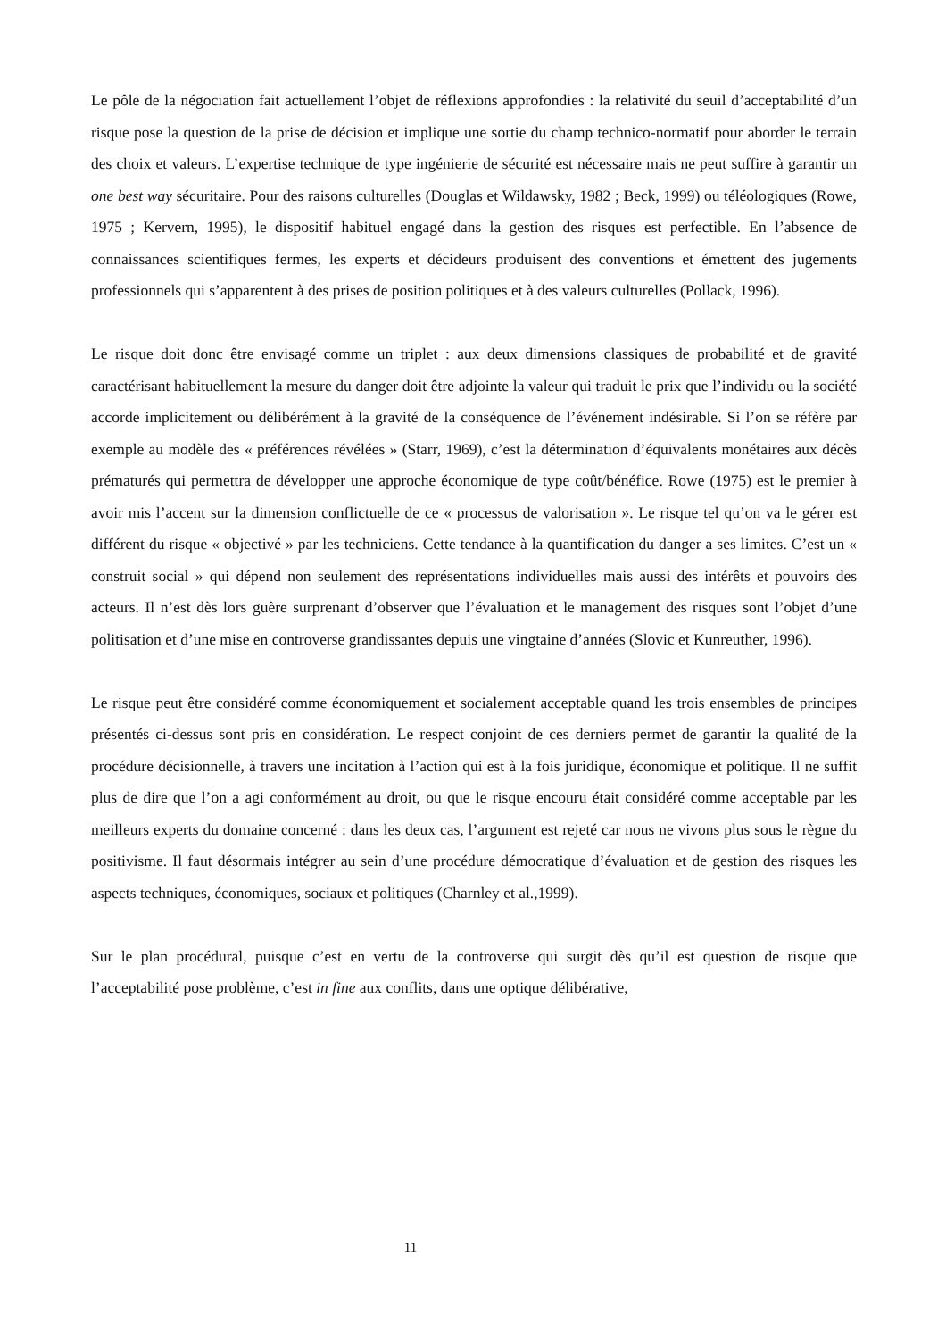Le pôle de la négociation fait actuellement l’objet de réflexions approfondies : la relativité du seuil d’acceptabilité d’un risque pose la question de la prise de décision et implique une sortie du champ technico-normatif pour aborder le terrain des choix et valeurs. L’expertise technique de type ingénierie de sécurité est nécessaire mais ne peut suffire à garantir un one best way sécuritaire. Pour des raisons culturelles (Douglas et Wildawsky, 1982 ; Beck, 1999) ou téléologiques (Rowe, 1975 ; Kervern, 1995), le dispositif habituel engagé dans la gestion des risques est perfectible. En l’absence de connaissances scientifiques fermes, les experts et décideurs produisent des conventions et émettent des jugements professionnels qui s’apparentent à des prises de position politiques et à des valeurs culturelles (Pollack, 1996).
Le risque doit donc être envisagé comme un triplet : aux deux dimensions classiques de probabilité et de gravité caractérisant habituellement la mesure du danger doit être adjointe la valeur qui traduit le prix que l’individu ou la société accorde implicitement ou délibérément à la gravité de la conséquence de l’événement indésirable. Si l’on se réfère par exemple au modèle des « préférences révélées » (Starr, 1969), c’est la détermination d’équivalents monétaires aux décès prématurés qui permettra de développer une approche économique de type coût/bénéfice. Rowe (1975) est le premier à avoir mis l’accent sur la dimension conflictuelle de ce « processus de valorisation ». Le risque tel qu’on va le gérer est différent du risque « objectivé » par les techniciens. Cette tendance à la quantification du danger a ses limites. C’est un « construit social » qui dépend non seulement des représentations individuelles mais aussi des intérêts et pouvoirs des acteurs. Il n’est dès lors guère surprenant d’observer que l’évaluation et le management des risques sont l’objet d’une politisation et d’une mise en controverse grandissantes depuis une vingtaine d’années (Slovic et Kunreuther, 1996).
Le risque peut être considéré comme économiquement et socialement acceptable quand les trois ensembles de principes présentés ci-dessus sont pris en considération. Le respect conjoint de ces derniers permet de garantir la qualité de la procédure décisionnelle, à travers une incitation à l’action qui est à la fois juridique, économique et politique. Il ne suffit plus de dire que l’on a agi conformément au droit, ou que le risque encouru était considéré comme acceptable par les meilleurs experts du domaine concerné : dans les deux cas, l’argument est rejeté car nous ne vivons plus sous le règne du positivisme. Il faut désormais intégrer au sein d’une procédure démocratique d’évaluation et de gestion des risques les aspects techniques, économiques, sociaux et politiques (Charnley et al.,1999).
Sur le plan procédural, puisque c’est en vertu de la controverse qui surgit dès qu’il est question de risque que l’acceptabilité pose problème, c’est in fine aux conflits, dans une optique délibérative,
11